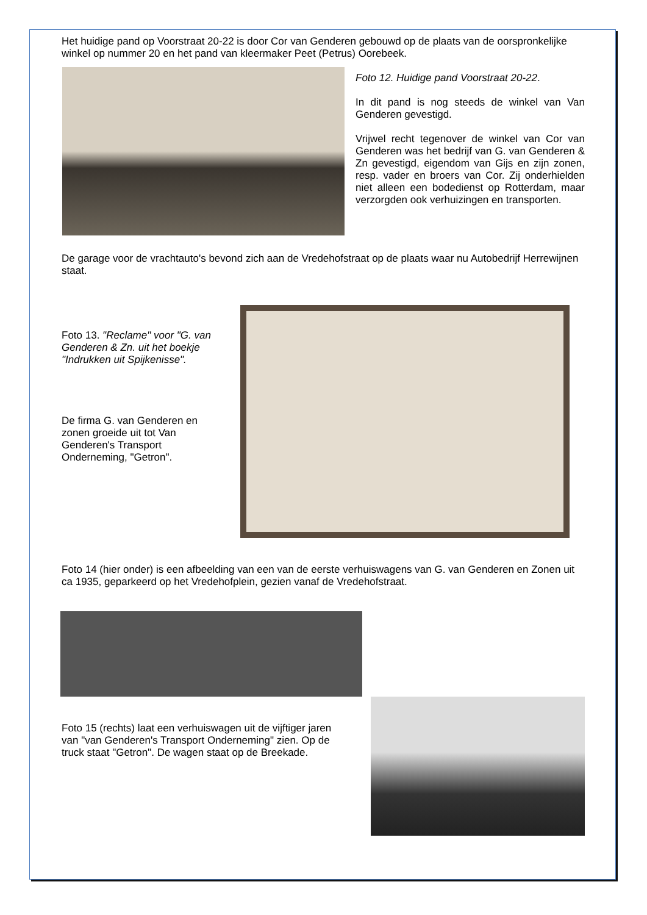Het huidige pand op Voorstraat 20-22 is door Cor van Genderen gebouwd op de plaats van de oorspronkelijke winkel op nummer 20 en het pand van kleermaker Peet (Petrus) Oorebeek.
Foto 12. Huidige pand Voorstraat 20-22.
In dit pand is nog steeds de winkel van Van Genderen gevestigd.
Vrijwel recht tegenover de winkel van Cor van Genderen was het bedrijf van G. van Genderen & Zn gevestigd, eigendom van Gijs en zijn zonen, resp. vader en broers van Cor. Zij onderhielden niet alleen een bodedienst op Rotterdam, maar verzorgden ook verhuizingen en transporten.
De garage voor de vrachtauto's bevond zich aan de Vredehofstraat op de plaats waar nu Autobedrijf Herrewijnen staat.
Foto 13. "Reclame" voor "G. van Genderen & Zn. uit het boekje "Indrukken uit Spijkenisse".
De firma G. van Genderen en zonen groeide uit tot Van Genderen's Transport Onderneming, "Getron".
Foto 14 (hier onder) is een afbeelding van een van de eerste verhuiswagens van G. van Genderen en Zonen uit ca 1935, geparkeerd op het Vredehofplein, gezien vanaf de Vredehofstraat.
Foto 15 (rechts) laat een verhuiswagen uit de vijftiger jaren van "van Genderen's Transport Onderneming" zien. Op de truck staat "Getron". De wagen staat op de Breekade.